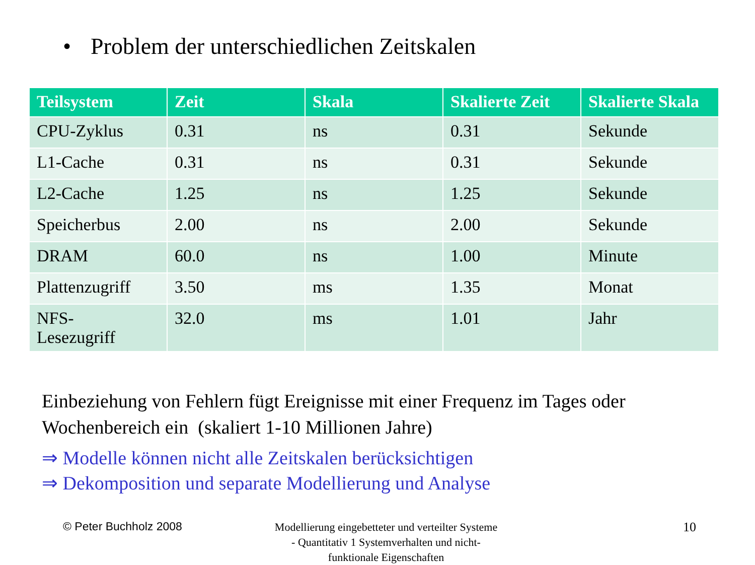• Problem der unterschiedlichen Zeitskalen
| Teilsystem | Zeit | Skala | Skalierte Zeit | Skalierte Skala |
| --- | --- | --- | --- | --- |
| CPU-Zyklus | 0.31 | ns | 0.31 | Sekunde |
| L1-Cache | 0.31 | ns | 0.31 | Sekunde |
| L2-Cache | 1.25 | ns | 1.25 | Sekunde |
| Speicherbus | 2.00 | ns | 2.00 | Sekunde |
| DRAM | 60.0 | ns | 1.00 | Minute |
| Plattenzugriff | 3.50 | ms | 1.35 | Monat |
| NFS- Lesezugriff | 32.0 | ms | 1.01 | Jahr |
Einbeziehung von Fehlern fügt Ereignisse mit einer Frequenz im Tages oder Wochenbereich ein (skaliert 1-10 Millionen Jahre)
⇒ Modelle können nicht alle Zeitskalen berücksichtigen
⇒ Dekomposition und separate Modellierung und Analyse
© Peter Buchholz 2008
Modellierung eingebetteter und verteilter Systeme - Quantitativ 1 Systemverhalten und nicht-funktionale Eigenschaften
10